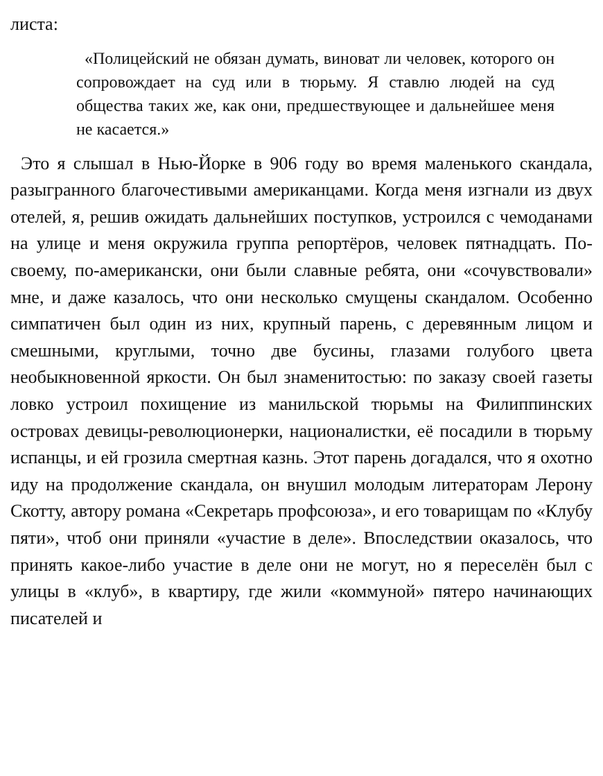листа:
«Полицейский не обязан думать, виноват ли человек, которого он сопровождает на суд или в тюрьму. Я ставлю людей на суд общества таких же, как они, предшествующее и дальнейшее меня не касается.»
Это я слышал в Нью-Йорке в 906 году во время маленького скандала, разыгранного благочестивыми американцами. Когда меня изгнали из двух отелей, я, решив ожидать дальнейших поступков, устроился с чемоданами на улице и меня окружила группа репортёров, человек пятнадцать. По-своему, по-американски, они были славные ребята, они «сочувствовали» мне, и даже казалось, что они несколько смущены скандалом. Особенно симпатичен был один из них, крупный парень, с деревянным лицом и смешными, круглыми, точно две бусины, глазами голубого цвета необыкновенной яркости. Он был знаменитостью: по заказу своей газеты ловко устроил похищение из манильской тюрьмы на Филиппинских островах девицы-революционерки, националистки, её посадили в тюрьму испанцы, и ей грозила смертная казнь. Этот парень догадался, что я охотно иду на продолжение скандала, он внушил молодым литераторам Лерону Скотту, автору романа «Секретарь профсоюза», и его товарищам по «Клубу пяти», чтоб они приняли «участие в деле». Впоследствии оказалось, что принять какое-либо участие в деле они не могут, но я переселён был с улицы в «клуб», в квартиру, где жили «коммуной» пятеро начинающих писателей и